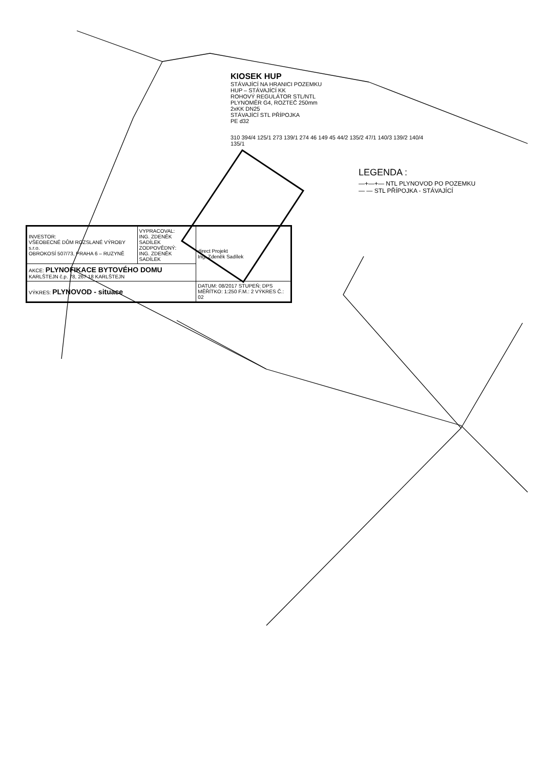KIOSEK HUP
STÁVAJÍCÍ NA HRANICI POZEMKU
HUP – STÁVAJÍCÍ KK
ROHOVÝ REGULÁTOR STL/NTL
PLYNOMĚR G4, ROZTEČ 250mm
2xKK DN25
STÁVAJÍCÍ STL PŘÍPOJKA
PE d32
310 394/4 125/1 273 139/1 274 46 149 45 44/2 135/2 47/1 140/3 139/2 140/4 135/1
LEGENDA :
—+—+— NTL PLYNOVOD PO POZEMKU
— — STL PŘÍPOJKA - STÁVAJÍCÍ
| INVESTOR: VŠEOBECNÉ DŮM ROZSLANÉ VÝROBY s.r.o. OBROKOSÍ 507/73, PRAHA 6 – RUZYNĚ | VYPRACOVAL: ING. ZDENĚK SADÍLEK ZODPOVĚDNÝ: ING. ZDENĚK SADÍLEK | direct Projekt Ing. Zdeněk Sadílek |
| AKCE: PLYNOFIKACE BYTOVÉHO DOMU KARLŠTEJN č.p. 78, 267 18 KARLŠTEJN | | |
| VÝKRES: PLYNOVOD - situace | | DATUM: 08/2017 STUPEŇ: DPS MĚŘÍTKO: 1:250 F.M.: 2 VÝKRES Č.: 02 |